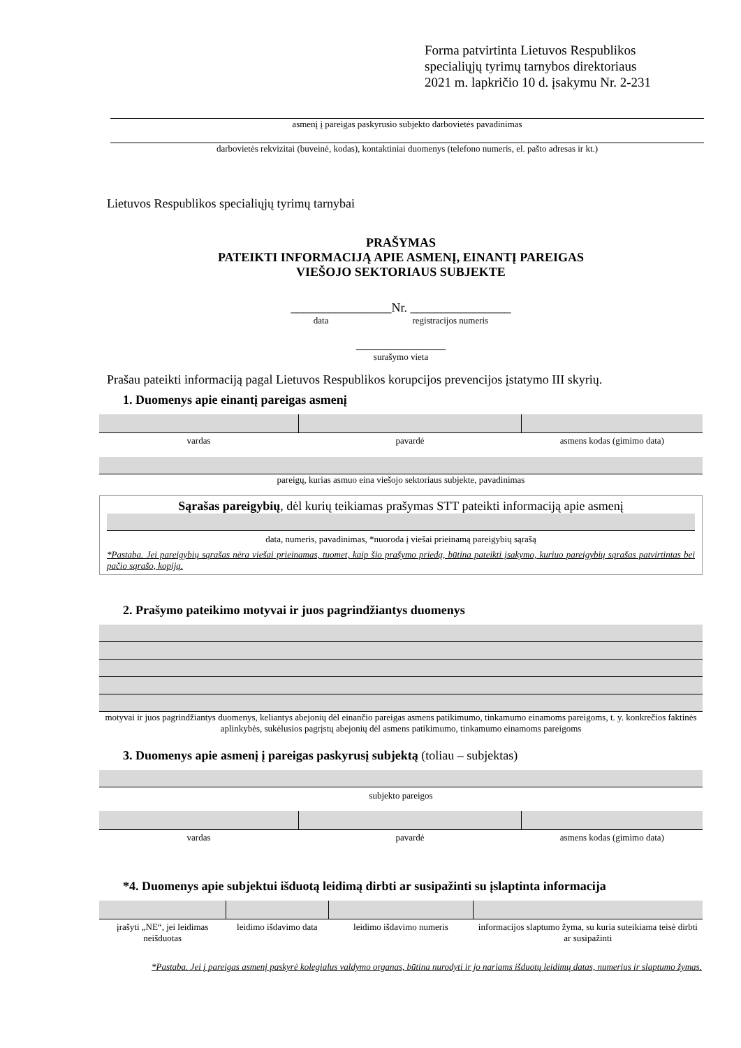Forma patvirtinta Lietuvos Respublikos
specialiųjų tyrimų tarnybos direktoriaus
2021 m. lapkričio 10 d. įsakymu Nr. 2-231
asmenį į pareigas paskyrusio subjekto darbovietės pavadinimas
darbovietės rekvizitai (buveinė, kodas), kontaktiniai duomenys (telefono numeris, el. pašto adresas ir kt.)
Lietuvos Respublikos specialiųjų tyrimų tarnybai
PRAŠYMAS
PATEIKTI INFORMACIJĄ APIE ASMENĮ, EINANTĮ PAREIGAS
VIEŠOJO SEKTORIAUS SUBJEKTE
________________Nr. ________________
data registracijos numeris
________________
surašymo vieta
Prašau pateikti informaciją pagal Lietuvos Respublikos korupcijos prevencijos įstatymo III skyrių.
1. Duomenys apie einantį pareigas asmenį
| vardas | pavardė | asmens kodas (gimimo data) |
pareigų, kurias asmuo eina viešojo sektoriaus subjekte, pavadinimas
Sąrašas pareigybių, dėl kurių teikiamas prašymas STT pateikti informaciją apie asmenį
data, numeris, pavadinimas, *nuoroda į viešai prieinamą pareigybių sąrašą
*Pastaba. Jei pareigybių sąrašas nėra viešai prieinamas, tuomet, kaip šio prašymo priedą, būtina pateikti įsakymo, kuriuo pareigybių sąrašas patvirtintas bei pačio sąrašo, kopiją.
2. Prašymo pateikimo motyvai ir juos pagrindžiantys duomenys
motyvai ir juos pagrindžiantys duomenys, keliantys abejonių dėl einančio pareigas asmens patikimumo, tinkamumo einamoms pareigoms, t. y. konkrečios faktinės aplinkybės, sukėlusios pagrįstų abejonių dėl asmens patikimumo, tinkamumo einamoms pareigoms
3. Duomenys apie asmenį į pareigas paskyrusį subjektą (toliau – subjektas)
subjekto pareigos
| vardas | pavardė | asmens kodas (gimimo data) |
*4. Duomenys apie subjektui išduotą leidimą dirbti ar susipažinti su įslaptinta informacija
| įrašyti „NE“, jei leidimas neišduotas | leidimo išdavimo data | leidimo išdavimo numeris | informacijos slaptumo žyma, su kuria suteikiama teisė dirbti ar susipažinti |
*Pastaba. Jei į pareigas asmenį paskyrė kolegialus valdymo organas, būtina nurodyti ir jo nariams išduotų leidimų datas, numerius ir slaptumo žymas.